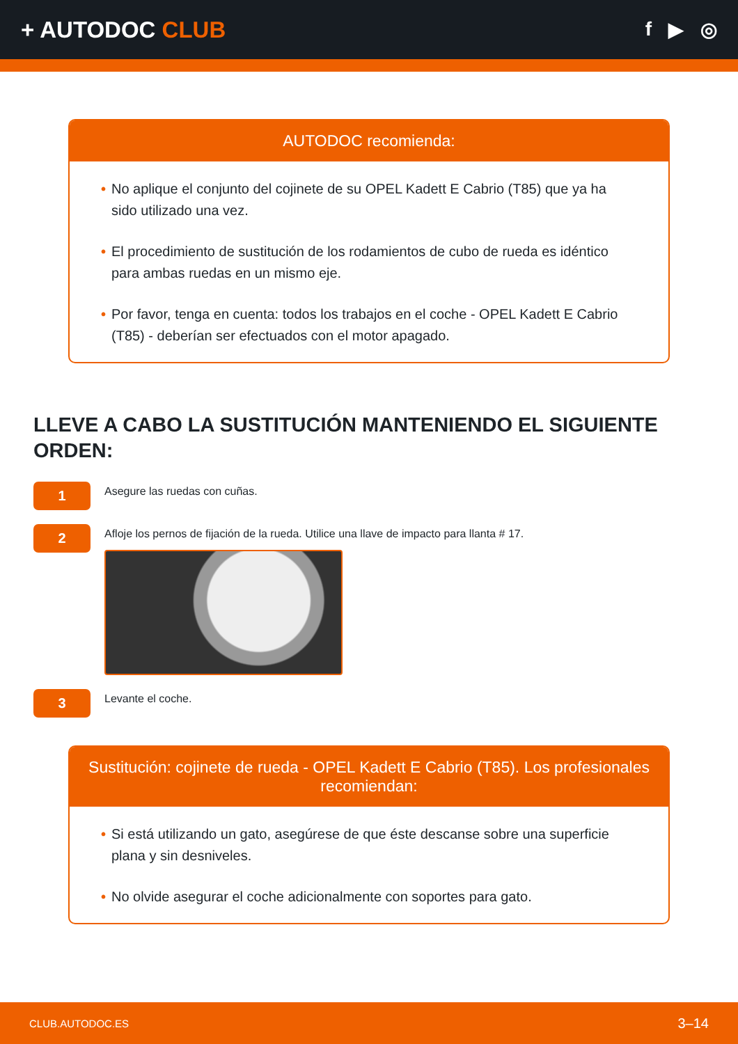+ AUTODOC CLUB
f ▶ ◎
AUTODOC recomienda:
• No aplique el conjunto del cojinete de su OPEL Kadett E Cabrio (T85) que ya ha sido utilizado una vez.
• El procedimiento de sustitución de los rodamientos de cubo de rueda es idéntico para ambas ruedas en un mismo eje.
• Por favor, tenga en cuenta: todos los trabajos en el coche - OPEL Kadett E Cabrio (T85) - deberían ser efectuados con el motor apagado.
LLEVE A CABO LA SUSTITUCIÓN MANTENIENDO EL SIGUIENTE ORDEN:
1
Asegure las ruedas con cuñas.
2
Afloje los pernos de fijación de la rueda. Utilice una llave de impacto para llanta # 17.
3
Levante el coche.
Sustitución: cojinete de rueda - OPEL Kadett E Cabrio (T85). Los profesionales recomiendan:
• Si está utilizando un gato, asegúrese de que éste descanse sobre una superficie plana y sin desniveles.
• No olvide asegurar el coche adicionalmente con soportes para gato.
CLUB.AUTODOC.ES 3–14